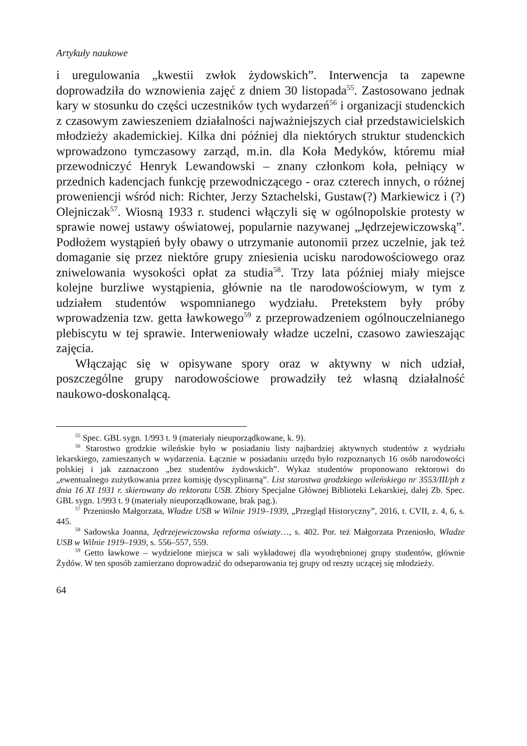Artykuły naukowe
i uregulowania „kwestii zwłok żydowskich”. Interwencja ta zapewne doprowadziła do wznowienia zajęć z dniem 30 listopada<sup>55</sup>. Zastosowano jednak kary w stosunku do części uczestników tych wydarzeń<sup>56</sup> i organizacji studenckich z czasowym zawieszeniem działalności najważniejszych ciał przedstawicielskich młodzieży akademickiej. Kilka dni później dla niektórych struktur studenckich wprowadzono tymczasowy zarząd, m.in. dla Koła Medyków, któremu miał przewodniczyć Henryk Lewandowski – znany członkom koła, pełniący w przednich kadencjach funkcję przewodniczącego - oraz czterech innych, o różnej proweniencji wśród nich: Richter, Jerzy Sztachelski, Gustaw(?) Markiewicz i (?) Olejniczak<sup>57</sup>. Wiosną 1933 r. studenci włączyli się w ogólnopolskie protesty w sprawie nowej ustawy oświatowej, popularnie nazywanej „Jędrzejewiczowską”. Podłożem wystąpień były obawy o utrzymanie autonomii przez uczelnie, jak też domaganie się przez niektóre grupy zniesienia ucisku narodowościowego oraz zniwelowania wysokości opłat za studia<sup>58</sup>. Trzy lata później miały miejsce kolejne burzliwe wystąpienia, głównie na tle narodowościowym, w tym z udziałem studentów wspomnianego wydziału. Pretekstem były próby wprowadzenia tzw. getta ławkowego<sup>59</sup> z przeprowadzeniem ogólnouczelnianego plebiscytu w tej sprawie. Interweniowały władze uczelni, czasowo zawieszając zajęcia.
Włączając się w opisywane spory oraz w aktywny w nich udział, poszczególne grupy narodowościowe prowadziły też własną działalność naukowo-doskonalącą.
<sup>55</sup> Spec. GBL sygn. 1/993 t. 9 (materiały nieuporządkowane, k. 9).
<sup>56</sup> Starostwo grodzkie wileńskie było w posiadaniu listy najbardziej aktywnych studentów z wydziału lekarskiego, zamieszanych w wydarzenia. Łącznie w posiadaniu urzędu było rozpoznanych 16 osób narodowości polskiej i jak zaznaczono „bez studentów żydowskich”. Wykaz studentów proponowano rektorowi do „ewentualnego zużytkowania przez komisję dyscyplinarną”. List starostwa grodzkiego wileńskiego nr 3553/III/ph z dnia 16 XI 1931 r. skierowany do rektoratu USB. Zbiory Specjalne Głównej Biblioteki Lekarskiej, dalej Zb. Spec. GBL sygn. 1/993 t. 9 (materiały nieuporządkowane, brak pag.).
<sup>57</sup> Przeniosło Małgorzata, Władze USB w Wilnie 1919–1939, „Przegląd Historyczny”, 2016, t. CVII, z. 4, 6, s. 445.
<sup>58</sup> Sadowska Joanna, Jędrzejewiczowska reforma oświaty…, s. 402. Por. też Małgorzata Przeniosło, Władze USB w Wilnie 1919–1939, s. 556–557, 559.
<sup>59</sup> Getto ławkowe – wydzielone miejsca w sali wykładowej dla wyodrębnionej grupy studentów, głównie Żydów. W ten sposób zamierzano doprowadzić do odseparowania tej grupy od reszty uczącej się młodzieży.
64